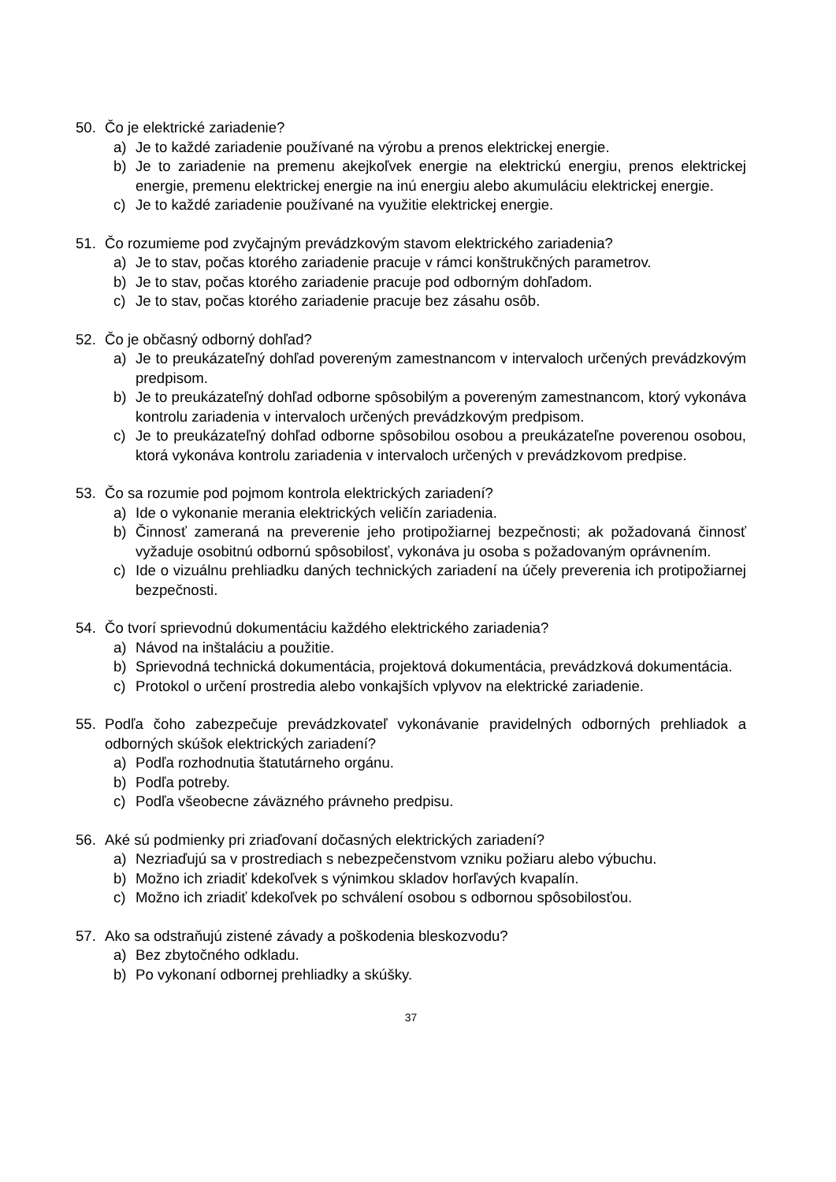50. Čo je elektrické zariadenie?
a) Je to každé zariadenie používané na výrobu a prenos elektrickej energie.
b) Je to zariadenie na premenu akejkoľvek energie na elektrickú energiu, prenos elektrickej energie, premenu elektrickej energie na inú energiu alebo akumuláciu elektrickej energie.
c) Je to každé zariadenie používané na využitie elektrickej energie.
51. Čo rozumieme pod zvyčajným prevádzkovým stavom elektrického zariadenia?
a) Je to stav, počas ktorého zariadenie pracuje v rámci konštrukčných parametrov.
b) Je to stav, počas ktorého zariadenie pracuje pod odborným dohľadom.
c) Je to stav, počas ktorého zariadenie pracuje bez zásahu osôb.
52. Čo je občasný odborný dohľad?
a) Je to preukázateľný dohľad povereným zamestnancom v intervaloch určených prevádzkovým predpisom.
b) Je to preukázateľný dohľad odborne spôsobilým a povereným zamestnancom, ktorý vykonáva kontrolu zariadenia v intervaloch určených prevádzkovým predpisom.
c) Je to preukázateľný dohľad odborne spôsobilou osobou a preukázateľne poverenou osobou, ktorá vykonáva kontrolu zariadenia v intervaloch určených v prevádzkovom predpise.
53. Čo sa rozumie pod pojmom kontrola elektrických zariadení?
a) Ide o vykonanie merania elektrických veličín zariadenia.
b) Činnosť zameraná na preverenie jeho protipožiarnej bezpečnosti; ak požadovaná činnosť vyžaduje osobitnú odbornú spôsobilosť, vykonáva ju osoba s požadovaným oprávnením.
c) Ide o vizuálnu prehliadku daných technických zariadení na účely preverenia ich protipožiarnej bezpečnosti.
54. Čo tvorí sprievodnú dokumentáciu každého elektrického zariadenia?
a) Návod na inštaláciu a použitie.
b) Sprievodná technická dokumentácia, projektová dokumentácia, prevádzková dokumentácia.
c) Protokol o určení prostredia alebo vonkajších vplyvov na elektrické zariadenie.
55. Podľa čoho zabezpečuje prevádzkovateľ vykonávanie pravidelných odborných prehliadok a odborných skúšok elektrických zariadení?
a) Podľa rozhodnutia štatutárneho orgánu.
b) Podľa potreby.
c) Podľa všeobecne záväzného právneho predpisu.
56. Aké sú podmienky pri zriaďovaní dočasných elektrických zariadení?
a) Nezriaďujú sa v prostrediach s nebezpečenstvom vzniku požiaru alebo výbuchu.
b) Možno ich zriadiť kdekoľvek s výnimkou skladov horľavých kvapalín.
c) Možno ich zriadiť kdekoľvek po schválení osobou s odbornou spôsobilosťou.
57. Ako sa odstraňujú zistené závady a poškodenia bleskozvodu?
a) Bez zbytočného odkladu.
b) Po vykonaní odbornej prehliadky a skúšky.
37